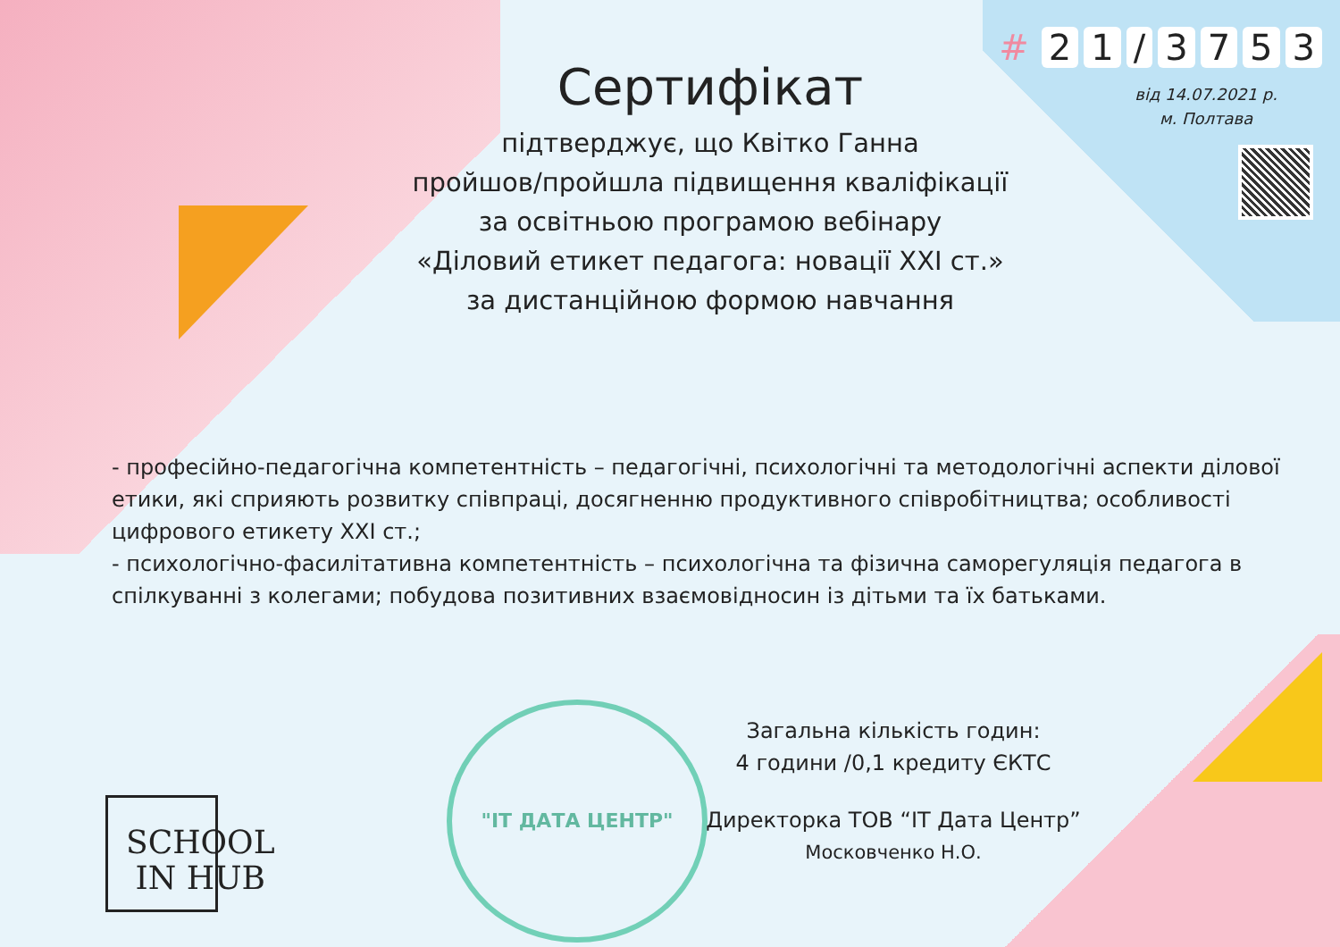# 21 / 3753
від 14.07.2021 р.
м. Полтава
Сертифікат
підтверджує, що Квітко Ганна
пройшов/пройшла підвищення кваліфікації
за освітньою програмою вебінару
«Діловий етикет педагога: новації XXI ст.»
за дистанційною формою навчання
- професійно-педагогічна компетентність – педагогічні, психологічні та методологічні аспекти ділової етики, які сприяють розвитку співпраці, досягненню продуктивного співробітництва; особливості цифрового етикету XXI ст.;
- психологічно-фасилітативна компетентність – психологічна та фізична саморегуляція педагога в спілкуванні з колегами; побудова позитивних взаємовідносин із дітьми та їх батьками.
SCHOOL
IN HUB
"IT ДАТА ЦЕНТР"
Загальна кількість годин:
4 години /0,1 кредиту ЄКТС
Директорка ТОВ “IT Дата Центр”
Московченко Н.О.